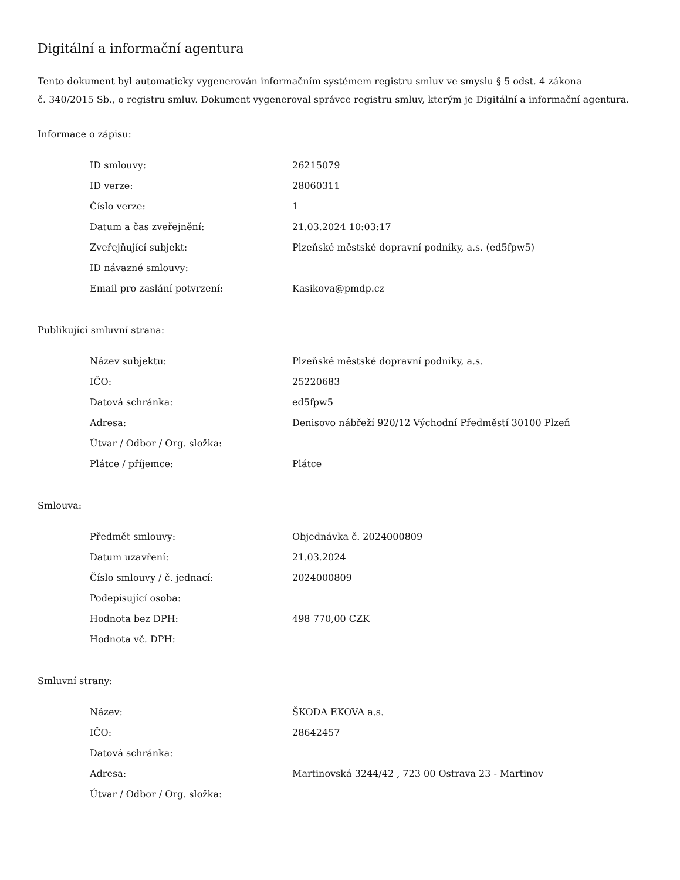Digitální a informační agentura
Tento dokument byl automaticky vygenerován informačním systémem registru smluv ve smyslu § 5 odst. 4 zákona
č. 340/2015 Sb., o registru smluv. Dokument vygeneroval správce registru smluv, kterým je Digitální a informační agentura.
Informace o zápisu:
| ID smlouvy: | 26215079 |
| ID verze: | 28060311 |
| Číslo verze: | 1 |
| Datum a čas zveřejnění: | 21.03.2024 10:03:17 |
| Zveřejňující subjekt: | Plzeňské městské dopravní podniky, a.s. (ed5fpw5) |
| ID návazné smlouvy: | |
| Email pro zaslání potvrzení: | Kasikova@pmdp.cz |
Publikující smluvní strana:
| Název subjektu: | Plzeňské městské dopravní podniky, a.s. |
| IČO: | 25220683 |
| Datová schránka: | ed5fpw5 |
| Adresa: | Denisovo nábřeží 920/12 Východní Předměstí 30100 Plzeň |
| Útvar / Odbor / Org. složka: | |
| Plátce / příjemce: | Plátce |
Smlouva:
| Předmět smlouvy: | Objednávka č. 2024000809 |
| Datum uzavření: | 21.03.2024 |
| Číslo smlouvy / č. jednací: | 2024000809 |
| Podepisující osoba: | |
| Hodnota bez DPH: | 498 770,00 CZK |
| Hodnota vč. DPH: | |
Smluvní strany:
| Název: | ŠKODA EKOVA a.s. |
| IČO: | 28642457 |
| Datová schránka: | |
| Adresa: | Martinovská 3244/42 , 723 00 Ostrava 23 - Martinov |
| Útvar / Odbor / Org. složka: | |